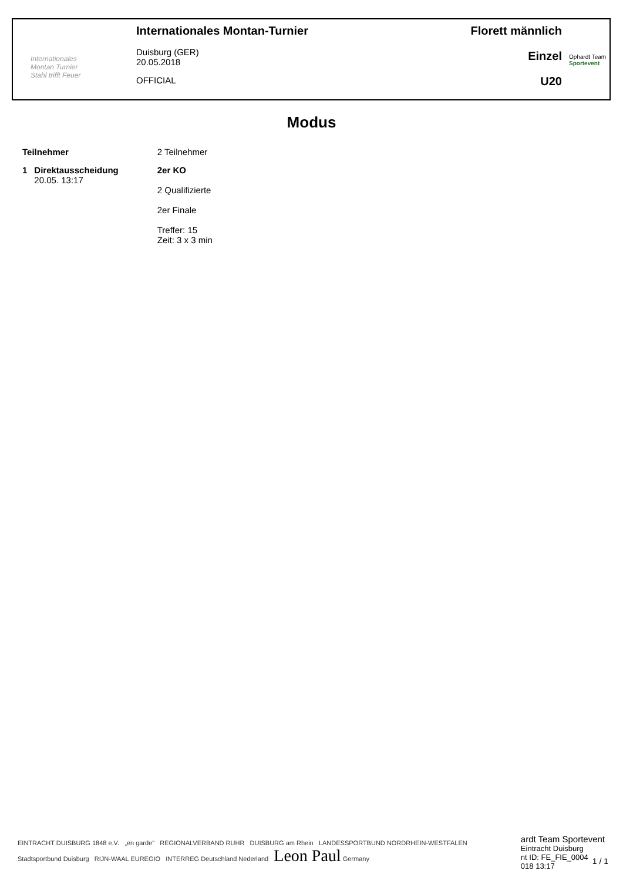Internationales
Montan Turnier
Stahl trifft Feuer
Internationales Montan-Turnier
Duisburg (GER)
20.05.2018
OFFICIAL
Florett männlich
Einzel
U20
Ophardt Team
Sportevent
Modus
| Teilnehmer | | 2 Teilnehmer |
| 1 | Direktausscheidung 20.05. 13:17 | 2er KO 2 Qualifizierte 2er Finale Treffer: 15 Zeit: 3 x 3 min |
EINTRACHT DUISBURG 1848 e.V. „en garde" REGIONALVERBAND RUHR DUISBURG am Rhein LANDESSPORTBUND NORDRHEIN-WESTFALEN Stadtsportbund Duisburg RIJN-WAAL EUREGIO INTERREG Deutschland Nederland Leon Paul Germany
ardt Team Sportevent
Eintracht Duisburg
nt ID: FE_FIE_0004
018 13:17
1 / 1